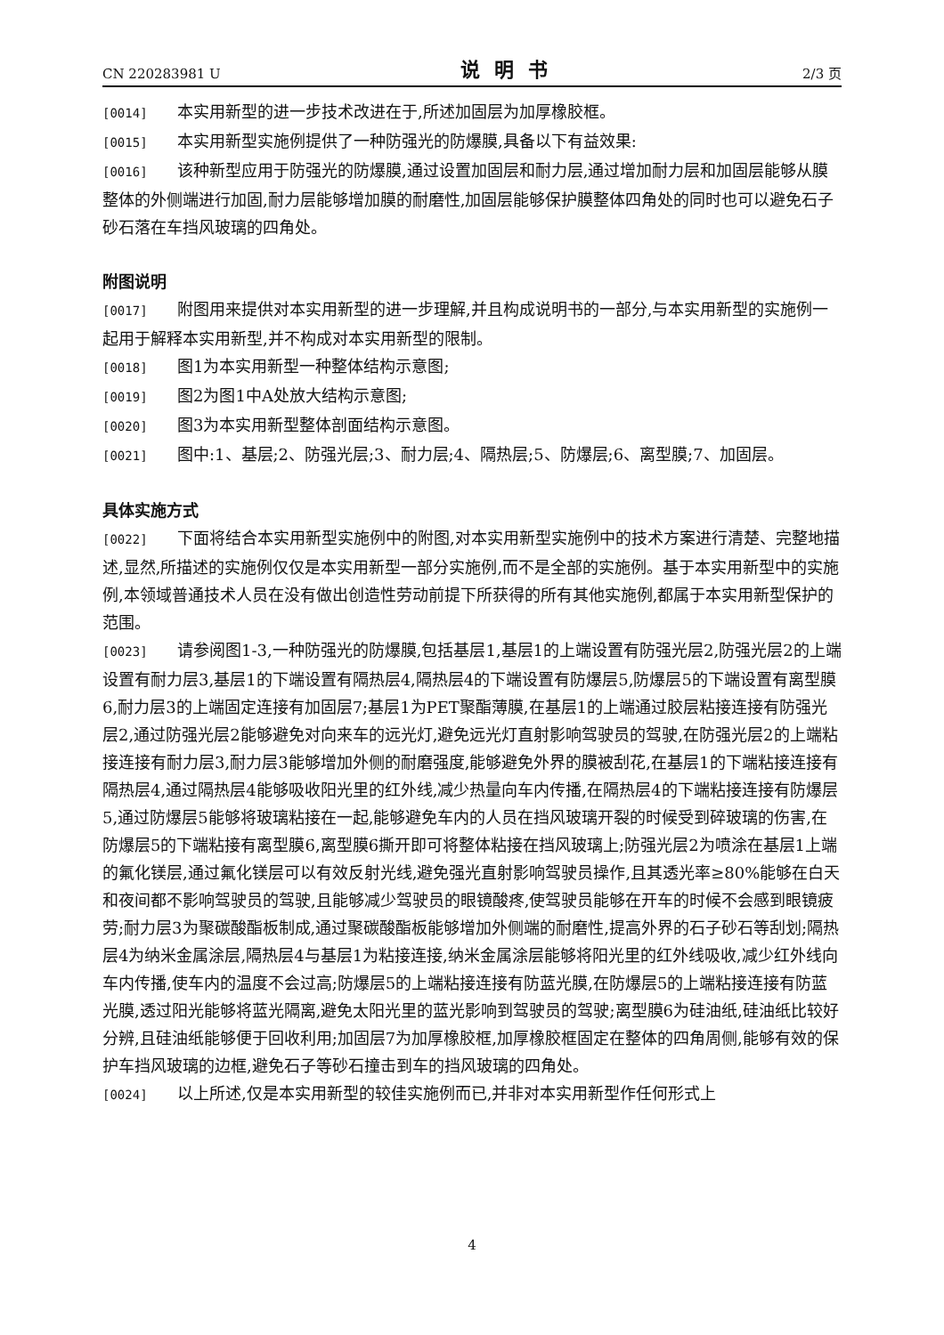CN 220283981 U 说明书 2/3 页
[0014] 本实用新型的进一步技术改进在于,所述加固层为加厚橡胶框。
[0015] 本实用新型实施例提供了一种防强光的防爆膜,具备以下有益效果:
[0016] 该种新型应用于防强光的防爆膜,通过设置加固层和耐力层,通过增加耐力层和加固层能够从膜整体的外侧端进行加固,耐力层能够增加膜的耐磨性,加固层能够保护膜整体四角处的同时也可以避免石子砂石落在车挡风玻璃的四角处。
附图说明
[0017] 附图用来提供对本实用新型的进一步理解,并且构成说明书的一部分,与本实用新型的实施例一起用于解释本实用新型,并不构成对本实用新型的限制。
[0018] 图1为本实用新型一种整体结构示意图;
[0019] 图2为图1中A处放大结构示意图;
[0020] 图3为本实用新型整体剖面结构示意图。
[0021] 图中:1、基层;2、防强光层;3、耐力层;4、隔热层;5、防爆层;6、离型膜;7、加固层。
具体实施方式
[0022] 下面将结合本实用新型实施例中的附图,对本实用新型实施例中的技术方案进行清楚、完整地描述,显然,所描述的实施例仅仅是本实用新型一部分实施例,而不是全部的实施例。基于本实用新型中的实施例,本领域普通技术人员在没有做出创造性劳动前提下所获得的所有其他实施例,都属于本实用新型保护的范围。
[0023] 请参阅图1-3,一种防强光的防爆膜,包括基层1,基层1的上端设置有防强光层2,防强光层2的上端设置有耐力层3,基层1的下端设置有隔热层4,隔热层4的下端设置有防爆层5,防爆层5的下端设置有离型膜6,耐力层3的上端固定连接有加固层7;基层1为PET聚酯薄膜,在基层1的上端通过胶层粘接连接有防强光层2,通过防强光层2能够避免对向来车的远光灯,避免远光灯直射影响驾驶员的驾驶,在防强光层2的上端粘接连接有耐力层3,耐力层3能够增加外侧的耐磨强度,能够避免外界的膜被刮花,在基层1的下端粘接连接有隔热层4,通过隔热层4能够吸收阳光里的红外线,减少热量向车内传播,在隔热层4的下端粘接连接有防爆层5,通过防爆层5能够将玻璃粘接在一起,能够避免车内的人员在挡风玻璃开裂的时候受到碎玻璃的伤害,在防爆层5的下端粘接有离型膜6,离型膜6撕开即可将整体粘接在挡风玻璃上;防强光层2为喷涂在基层1上端的氟化镁层,通过氟化镁层可以有效反射光线,避免强光直射影响驾驶员操作,且其透光率≥80%能够在白天和夜间都不影响驾驶员的驾驶,且能够减少驾驶员的眼镜酸疼,使驾驶员能够在开车的时候不会感到眼镜疲劳;耐力层3为聚碳酸酯板制成,通过聚碳酸酯板能够增加外侧端的耐磨性,提高外界的石子砂石等刮划;隔热层4为纳米金属涂层,隔热层4与基层1为粘接连接,纳米金属涂层能够将阳光里的红外线吸收,减少红外线向车内传播,使车内的温度不会过高;防爆层5的上端粘接连接有防蓝光膜,在防爆层5的上端粘接连接有防蓝光膜,透过阳光能够将蓝光隔离,避免太阳光里的蓝光影响到驾驶员的驾驶;离型膜6为硅油纸,硅油纸比较好分辨,且硅油纸能够便于回收利用;加固层7为加厚橡胶框,加厚橡胶框固定在整体的四角周侧,能够有效的保护车挡风玻璃的边框,避免石子等砂石撞击到车的挡风玻璃的四角处。
[0024] 以上所述,仅是本实用新型的较佳实施例而已,并非对本实用新型作任何形式上
4